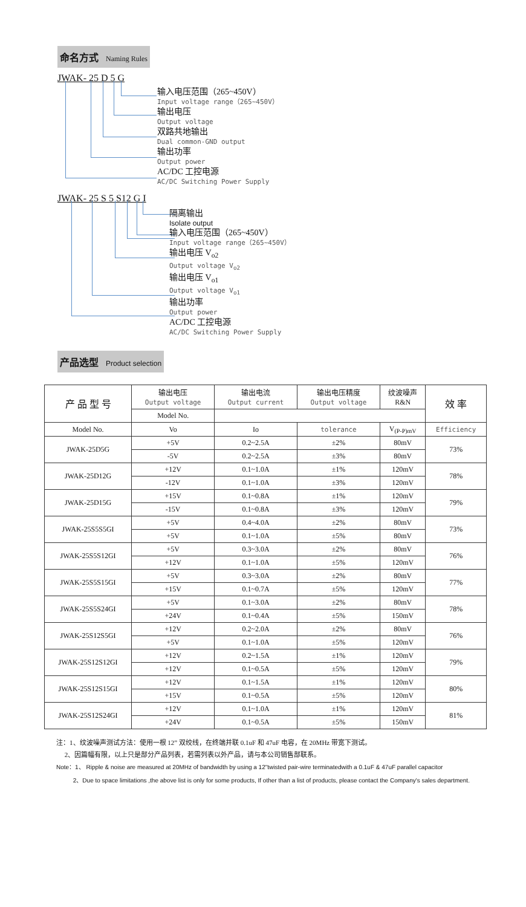命名方式 Naming Rules
JWAK- 25 D 5 G
输入电压范围（265~450V）
Input voltage range（265~450V）
输出电压
Output voltage
双路共地输出
Dual common-GND output
输出功率
Output power
AC/DC 工控电源
AC/DC Switching Power Supply
JWAK- 25 S 5 S12 G I
隔离输出
Isolate output
输入电压范围（265~450V）
Input voltage range（265~450V）
输出电压 V<sub>o2</sub>
Output voltage V<sub>o2</sub>
输出电压 V<sub>o1</sub>
Output voltage V<sub>o1</sub>
输出功率
Output power
AC/DC 工控电源
AC/DC Switching Power Supply
产品选型 Product selection
| 产 品 型 号 | 输出电压 Output voltage | 输出电流 Output current | 输出电压精度 Output voltage | 纹波噪声 R&N | 效 率 |
| --- | --- | --- | --- | --- | --- |
| | Model No. | | | | |
| Model No. | Vo | Io | tolerance | V<sub>(P-P)mV</sub> | Efficiency |
| JWAK-25D5G | +5V | 0.2~2.5A | ±2% | 80mV | 73% |
| | -5V | 0.2~2.5A | ±3% | 80mV | |
| JWAK-25D12G | +12V | 0.1~1.0A | ±1% | 120mV | 78% |
| | -12V | 0.1~1.0A | ±3% | 120mV | |
| JWAK-25D15G | +15V | 0.1~0.8A | ±1% | 120mV | 79% |
| | -15V | 0.1~0.8A | ±3% | 120mV | |
| JWAK-25S5S5GI | +5V | 0.4~4.0A | ±2% | 80mV | 73% |
| | +5V | 0.1~1.0A | ±5% | 80mV | |
| JWAK-25S5S12GI | +5V | 0.3~3.0A | ±2% | 80mV | 76% |
| | +12V | 0.1~1.0A | ±5% | 120mV | |
| JWAK-25S5S15GI | +5V | 0.3~3.0A | ±2% | 80mV | 77% |
| | +15V | 0.1~0.7A | ±5% | 120mV | |
| JWAK-25S5S24GI | +5V | 0.1~3.0A | ±2% | 80mV | 78% |
| | +24V | 0.1~0.4A | ±5% | 150mV | |
| JWAK-25S12S5GI | +12V | 0.2~2.0A | ±2% | 80mV | 76% |
| | +5V | 0.1~1.0A | ±5% | 120mV | |
| JWAK-25S12S12GI | +12V | 0.2~1.5A | ±1% | 120mV | 79% |
| | +12V | 0.1~0.5A | ±5% | 120mV | |
| JWAK-25S12S15GI | +12V | 0.1~1.5A | ±1% | 120mV | 80% |
| | +15V | 0.1~0.5A | ±5% | 120mV | |
| JWAK-25S12S24GI | +12V | 0.1~1.0A | ±1% | 120mV | 81% |
| | +24V | 0.1~0.5A | ±5% | 150mV | |
注：1、纹波噪声测试方法：使用一根 12” 双绞线，在终端并联 0.1uF 和 47uF 电容，在 20MHz 带宽下测试。
2、因篇幅有限，以上只是部分产品列表，若需列表以外产品，请与本公司销售部联系。
Note：1、 Ripple & noise are measured at 20MHz of bandwidth by using a 12"twisted pair-wire terminatedwith a 0.1uF & 47uF parallel capacitor
2、Due to space limitations ,the above list is only for some products, If other than a list of products, please contact the Company's sales department.